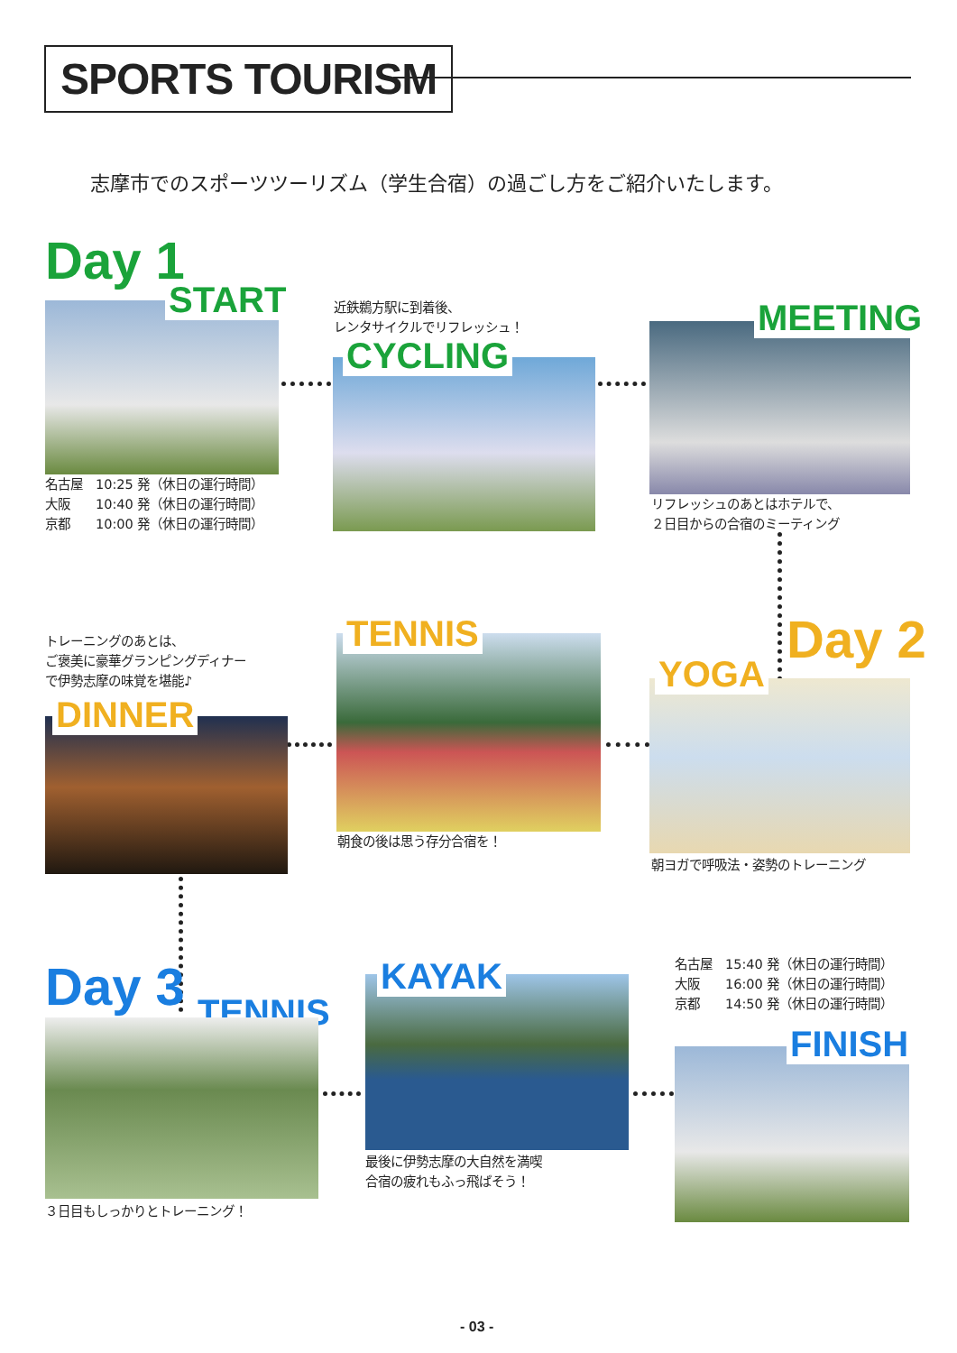SPORTS TOURISM
志摩市でのスポーツツーリズム（学生合宿）の過ごし方をご紹介いたします。
Day 1
START
名古屋　10:25 発（休日の運行時間）
大阪　　10:40 発（休日の運行時間）
京都　　10:00 発（休日の運行時間）
近鉄鵜方駅に到着後、
レンタサイクルでリフレッシュ！
CYCLING
MEETING
リフレッシュのあとはホテルで、
２日目からの合宿のミーティング
Day 2
YOGA
朝ヨガで呼吸法・姿勢のトレーニング
TENNIS
朝食の後は思う存分合宿を！
トレーニングのあとは、
ご褒美に豪華グランピングディナー
で伊勢志摩の味覚を堪能♪
DINNER
Day 3 TENNIS
３日目もしっかりとトレーニング！
KAYAK
最後に伊勢志摩の大自然を満喫
合宿の疲れもふっ飛ばそう！
名古屋　15:40 発（休日の運行時間）
大阪　　16:00 発（休日の運行時間）
京都　　14:50 発（休日の運行時間）
FINISH
- 03 -